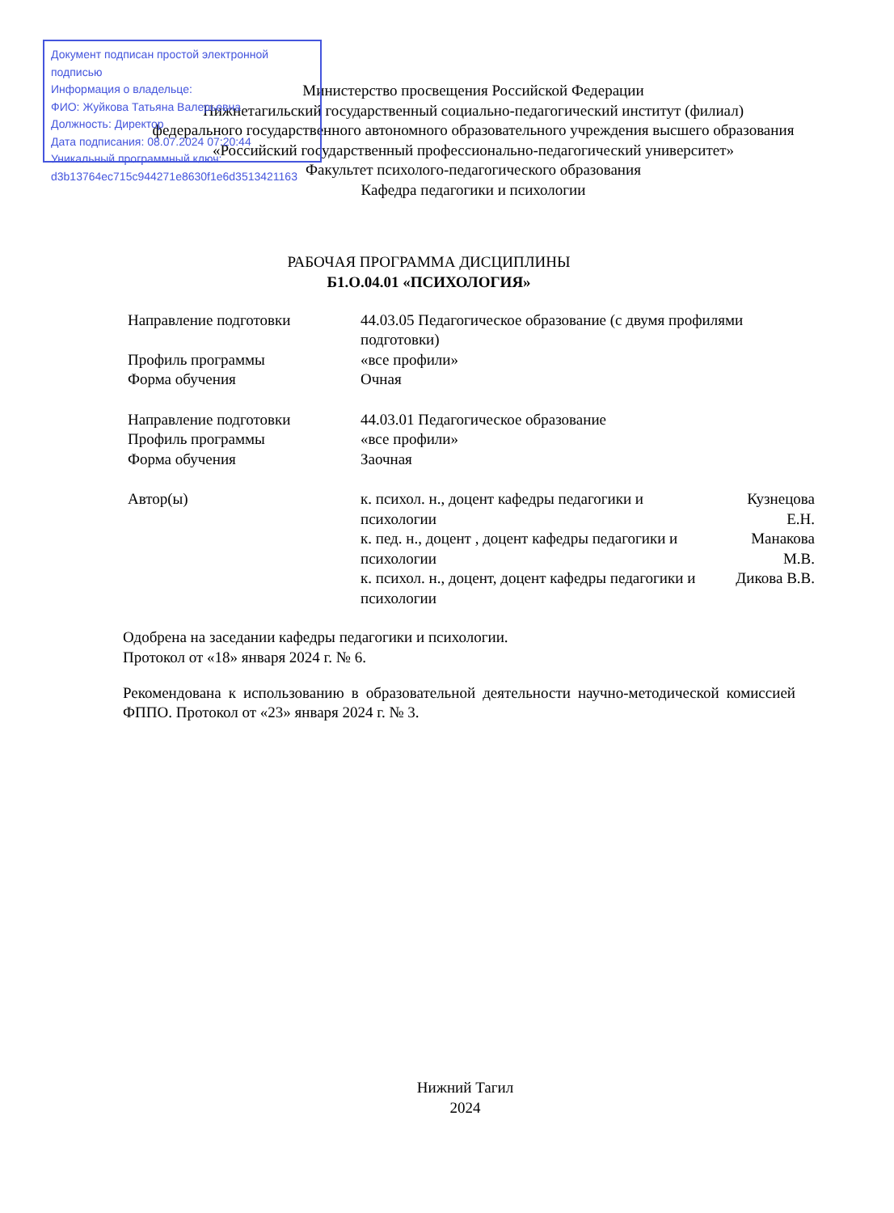Документ подписан простой электронной подписью
Информация о владельце:
ФИО: Жуйкова Татьяна Валерьевна
Должность: Директор
Дата подписания: 08.07.2024 07:20:44
Уникальный программный ключ:
d3b13764ec715c944271e8630f1e6d3513421163
Министерство просвещения Российской Федерации
Нижнетагильский государственный социально-педагогический институт (филиал)
федерального государственного автономного образовательного учреждения высшего образования
«Российский государственный профессионально-педагогический университет»
Факультет психолого-педагогического образования
Кафедра педагогики и психологии
РАБОЧАЯ ПРОГРАММА ДИСЦИПЛИНЫ
Б1.О.04.01 «ПСИХОЛОГИЯ»
| Направление подготовки | 44.03.05 Педагогическое образование (с двумя профилями подготовки) | |
| Профиль программы | «все профили» | |
| Форма обучения | Очная | |
| Направление подготовки | 44.03.01 Педагогическое образование | |
| Профиль программы | «все профили» | |
| Форма обучения | Заочная | |
| Автор(ы) | к. психол. н., доцент кафедры педагогики и психологии | Кузнецова Е.Н. |
| | к. пед. н., доцент , доцент кафедры педагогики и психологии | Манакова М.В. |
| | к. психол. н., доцент, доцент кафедры педагогики и психологии | Дикова В.В. |
Одобрена на заседании кафедры педагогики и психологии.
Протокол от «18» января 2024 г. № 6.
Рекомендована к использованию в образовательной деятельности научно-методической комиссией ФППО. Протокол от «23» января 2024 г. № 3.
Нижний Тагил
2024